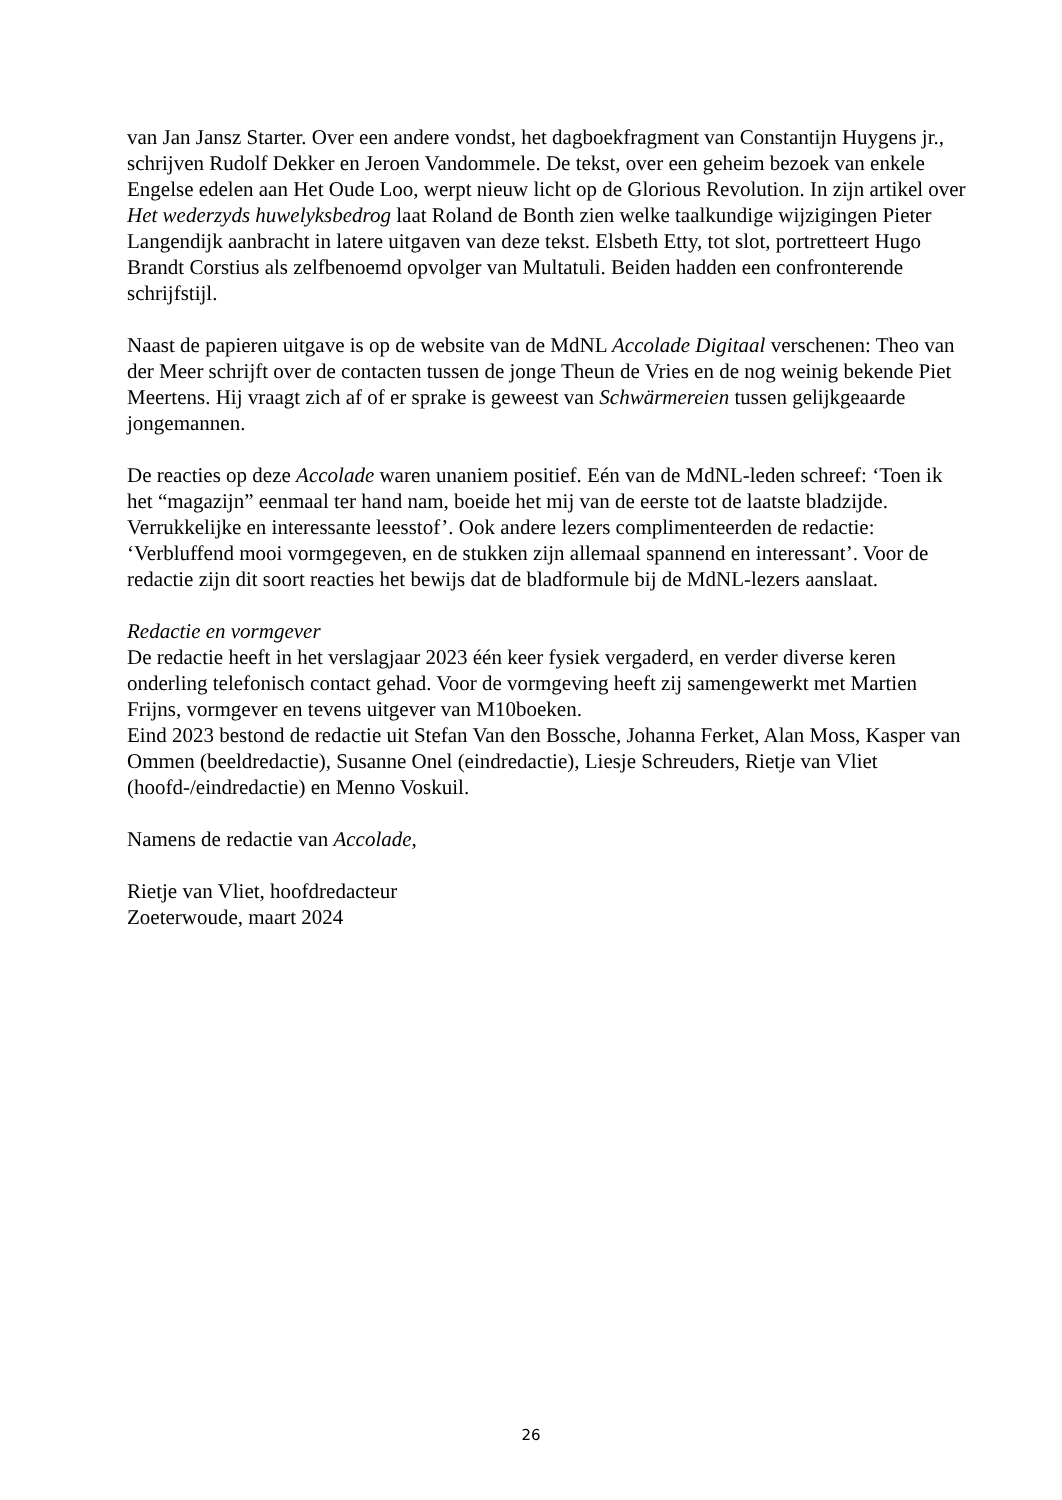van Jan Jansz Starter. Over een andere vondst, het dagboekfragment van Constantijn Huygens jr., schrijven Rudolf Dekker en Jeroen Vandommele. De tekst, over een geheim bezoek van enkele Engelse edelen aan Het Oude Loo, werpt nieuw licht op de Glorious Revolution. In zijn artikel over Het wederzyds huwelyksbedrog laat Roland de Bonth zien welke taalkundige wijzigingen Pieter Langendijk aanbracht in latere uitgaven van deze tekst. Elsbeth Etty, tot slot, portretteert Hugo Brandt Corstius als zelfbenoemd opvolger van Multatuli. Beiden hadden een confronterende schrijfstijl.
Naast de papieren uitgave is op de website van de MdNL Accolade Digitaal verschenen: Theo van der Meer schrijft over de contacten tussen de jonge Theun de Vries en de nog weinig bekende Piet Meertens. Hij vraagt zich af of er sprake is geweest van Schwärmereien tussen gelijkgeaarde jongemannen.
De reacties op deze Accolade waren unaniem positief. Eén van de MdNL-leden schreef: ‘Toen ik het “magazijn” eenmaal ter hand nam, boeide het mij van de eerste tot de laatste bladzijde. Verrukkelijke en interessante leesstof’. Ook andere lezers complimenteerden de redactie: ‘Verbluffend mooi vormgegeven, en de stukken zijn allemaal spannend en interessant’. Voor de redactie zijn dit soort reacties het bewijs dat de bladformule bij de MdNL-lezers aanslaat.
Redactie en vormgever
De redactie heeft in het verslagjaar 2023 één keer fysiek vergaderd, en verder diverse keren onderling telefonisch contact gehad. Voor de vormgeving heeft zij samengewerkt met Martien Frijns, vormgever en tevens uitgever van M10boeken.
Eind 2023 bestond de redactie uit Stefan Van den Bossche, Johanna Ferket, Alan Moss, Kasper van Ommen (beeldredactie), Susanne Onel (eindredactie), Liesje Schreuders, Rietje van Vliet (hoofd-/eindredactie) en Menno Voskuil.
Namens de redactie van Accolade,
Rietje van Vliet, hoofdredacteur
Zoeterwoude, maart 2024
26